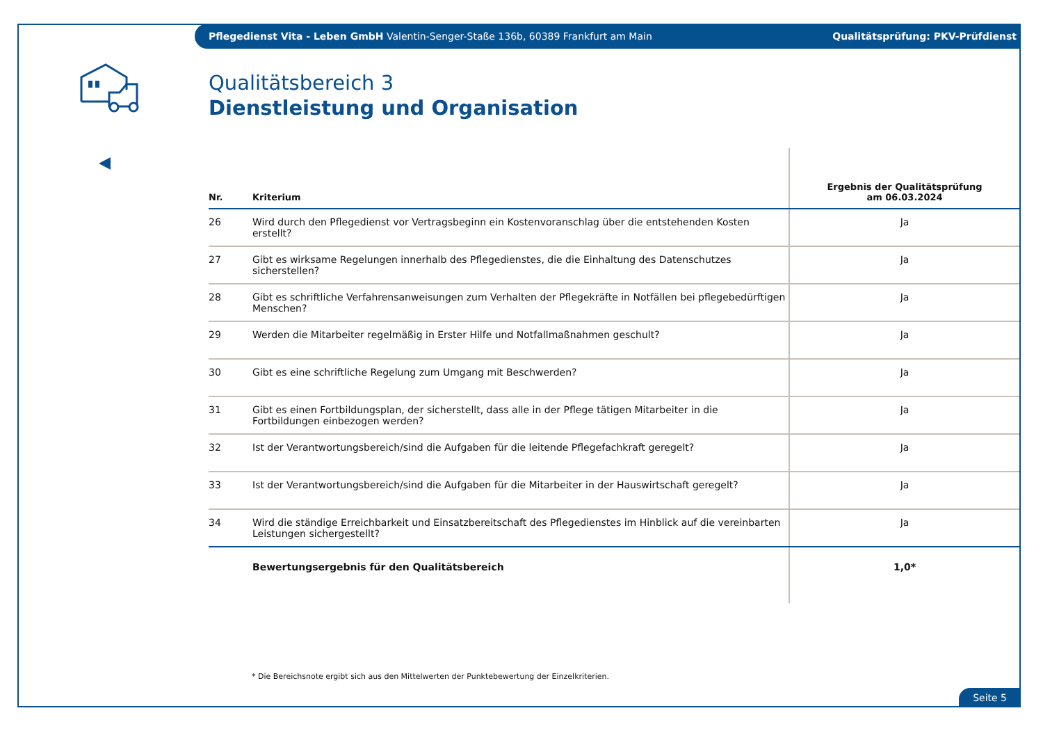Pflegedienst Vita - Leben GmbH Valentin-Senger-Staße 136b, 60389 Frankfurt am Main Qualitätsprüfung: PKV-Prüfdienst
Qualitätsbereich 3
Dienstleistung und Organisation
| Nr. | Kriterium | Ergebnis der Qualitätsprüfung am 06.03.2024 |
| --- | --- | --- |
| 26 | Wird durch den Pflegedienst vor Vertragsbeginn ein Kostenvoranschlag über die entstehenden Kosten erstellt? | Ja |
| 27 | Gibt es wirksame Regelungen innerhalb des Pflegedienstes, die die Einhaltung des Datenschutzes sicherstellen? | Ja |
| 28 | Gibt es schriftliche Verfahrensanweisungen zum Verhalten der Pflegekräfte in Notfällen bei pflegebedürftigen Menschen? | Ja |
| 29 | Werden die Mitarbeiter regelmäßig in Erster Hilfe und Notfallmaßnahmen geschult? | Ja |
| 30 | Gibt es eine schriftliche Regelung zum Umgang mit Beschwerden? | Ja |
| 31 | Gibt es einen Fortbildungsplan, der sicherstellt, dass alle in der Pflege tätigen Mitarbeiter in die Fortbildungen einbezogen werden? | Ja |
| 32 | Ist der Verantwortungsbereich/sind die Aufgaben für die leitende Pflegefachkraft geregelt? | Ja |
| 33 | Ist der Verantwortungsbereich/sind die Aufgaben für die Mitarbeiter in der Hauswirtschaft geregelt? | Ja |
| 34 | Wird die ständige Erreichbarkeit und Einsatzbereitschaft des Pflegedienstes im Hinblick auf die vereinbarten Leistungen sichergestellt? | Ja |
| | Bewertungsergebnis für den Qualitätsbereich | 1,0* |
* Die Bereichsnote ergibt sich aus den Mittelwerten der Punktebewertung der Einzelkriterien.
Seite 5